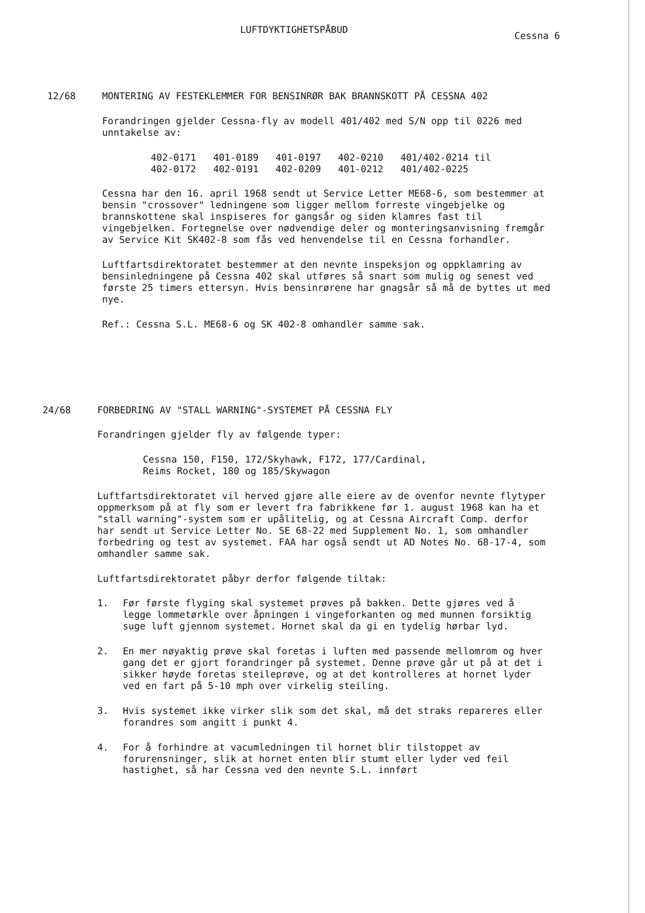LUFTDYKTIGHETSPÅBUD
Cessna 6
12/68 MONTERING AV FESTEKLEMMER FOR BENSINRØR BAK BRANNSKOTT PÅ CESSNA 402
Forandringen gjelder Cessna-fly av modell 401/402 med S/N opp til 0226 med unntakelse av:
| 402-0171 | 401-0189 | 401-0197 | 402-0210 | 401/402-0214 til |
| 402-0172 | 402-0191 | 402-0209 | 401-0212 | 401/402-0225 |
Cessna har den 16. april 1968 sendt ut Service Letter ME68-6, som bestemmer at bensin "crossover" ledningene som ligger mellom forreste vingebjelke og brannskottene skal inspiseres for gangsår og siden klamres fast til vingebjelken. Fortegnelse over nødvendige deler og monteringsanvisning fremgår av Service Kit SK402-8 som fås ved henvendelse til en Cessna forhandler.
Luftfartsdirektoratet bestemmer at den nevnte inspeksjon og oppklamring av bensinledningene på Cessna 402 skal utføres så snart som mulig og senest ved første 25 timers ettersyn. Hvis bensinrørene har gnagsår så må de byttes ut med nye.
Ref.: Cessna S.L. ME68-6 og SK 402-8 omhandler samme sak.
24/68 FORBEDRING AV "STALL WARNING"-SYSTEMET PÅ CESSNA FLY
Forandringen gjelder fly av følgende typer:
Cessna 150, F150, 172/Skyhawk, F172, 177/Cardinal,
Reims Rocket, 180 og 185/Skywagon
Luftfartsdirektoratet vil herved gjøre alle eiere av de ovenfor nevnte flytyper oppmerksom på at fly som er levert fra fabrikkene før 1. august 1968 kan ha et "stall warning"-system som er upålitelig, og at Cessna Aircraft Comp. derfor har sendt ut Service Letter No. SE 68-22 med Supplement No. 1, som omhandler forbedring og test av systemet. FAA har også sendt ut AD Notes No. 68-17-4, som omhandler samme sak.
Luftfartsdirektoratet påbyr derfor følgende tiltak:
1. Før første flyging skal systemet prøves på bakken. Dette gjøres ved å legge lommetørkle over åpningen i vingeforkanten og med munnen forsiktig suge luft gjennom systemet. Hornet skal da gi en tydelig hørbar lyd.
2. En mer nøyaktig prøve skal foretas i luften med passende mellomrom og hver gang det er gjort forandringer på systemet. Denne prøve går ut på at det i sikker høyde foretas steileprøve, og at det kontrolleres at hornet lyder ved en fart på 5-10 mph over virkelig steiling.
3. Hvis systemet ikke virker slik som det skal, må det straks repareres eller forandres som angitt i punkt 4.
4. For å forhindre at vacumledningen til hornet blir tilstoppet av forurensninger, slik at hornet enten blir stumt eller lyder ved feil hastighet, så har Cessna ved den nevnte S.L. innført